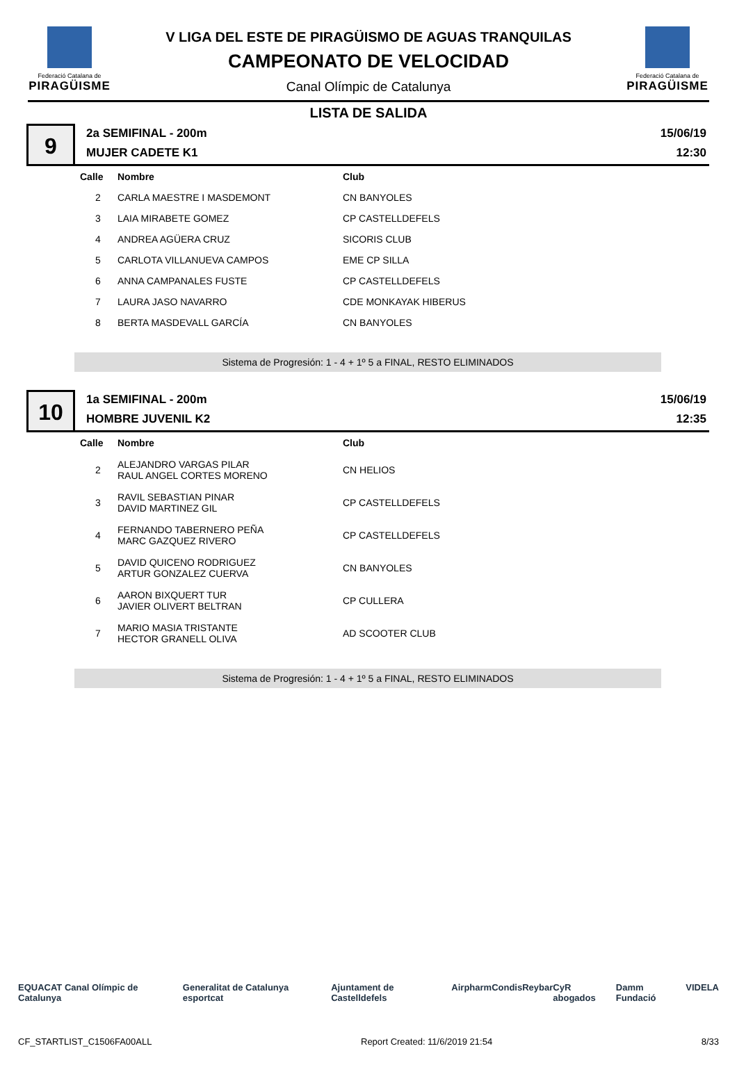Federació Catalana de
PIRAGÜISME
V LIGA DEL ESTE DE PIRAGÜISMO DE AGUAS TRANQUILAS
CAMPEONATO DE VELOCIDAD
Canal Olímpic de Catalunya
Federació Catalana de
PIRAGÜISME
LISTA DE SALIDA
9
2a SEMIFINAL - 200m
MUJER CADETE K1
15/06/19
12:30
| Calle | Nombre | Club |
| --- | --- | --- |
| 2 | CARLA MAESTRE I MASDEMONT | CN BANYOLES |
| 3 | LAIA MIRABETE GOMEZ | CP CASTELLDEFELS |
| 4 | ANDREA AGÜERA CRUZ | SICORIS CLUB |
| 5 | CARLOTA VILLANUEVA CAMPOS | EME CP SILLA |
| 6 | ANNA CAMPANALES FUSTE | CP CASTELLDEFELS |
| 7 | LAURA JASO NAVARRO | CDE MONKAYAK HIBERUS |
| 8 | BERTA MASDEVALL GARCÍA | CN BANYOLES |
Sistema de Progresión: 1 - 4 + 1º 5 a FINAL, RESTO ELIMINADOS
10
1a SEMIFINAL - 200m
HOMBRE JUVENIL K2
15/06/19
12:35
| Calle | Nombre | Club |
| --- | --- | --- |
| 2 | ALEJANDRO VARGAS PILAR RAUL ANGEL CORTES MORENO | CN HELIOS |
| 3 | RAVIL SEBASTIAN PINAR DAVID MARTINEZ GIL | CP CASTELLDEFELS |
| 4 | FERNANDO TABERNERO PEÑA MARC GAZQUEZ RIVERO | CP CASTELLDEFELS |
| 5 | DAVID QUICENO RODRIGUEZ ARTUR GONZALEZ CUERVA | CN BANYOLES |
| 6 | AARON BIXQUERT TUR JAVIER OLIVERT BELTRAN | CP CULLERA |
| 7 | MARIO MASIA TRISTANTE HECTOR GRANELL OLIVA | AD SCOOTER CLUB |
Sistema de Progresión: 1 - 4 + 1º 5 a FINAL, RESTO ELIMINADOS
EQUACAT Canal Olímpic de Catalunya Generalitat de Catalunya esportcat Ajuntament de Castelldefels Airpharm Condis Reybar CyR abogados Damm Fundació VIDELA
CF_STARTLIST_C1506FA00ALL Report Created: 11/6/2019 21:54 8/33